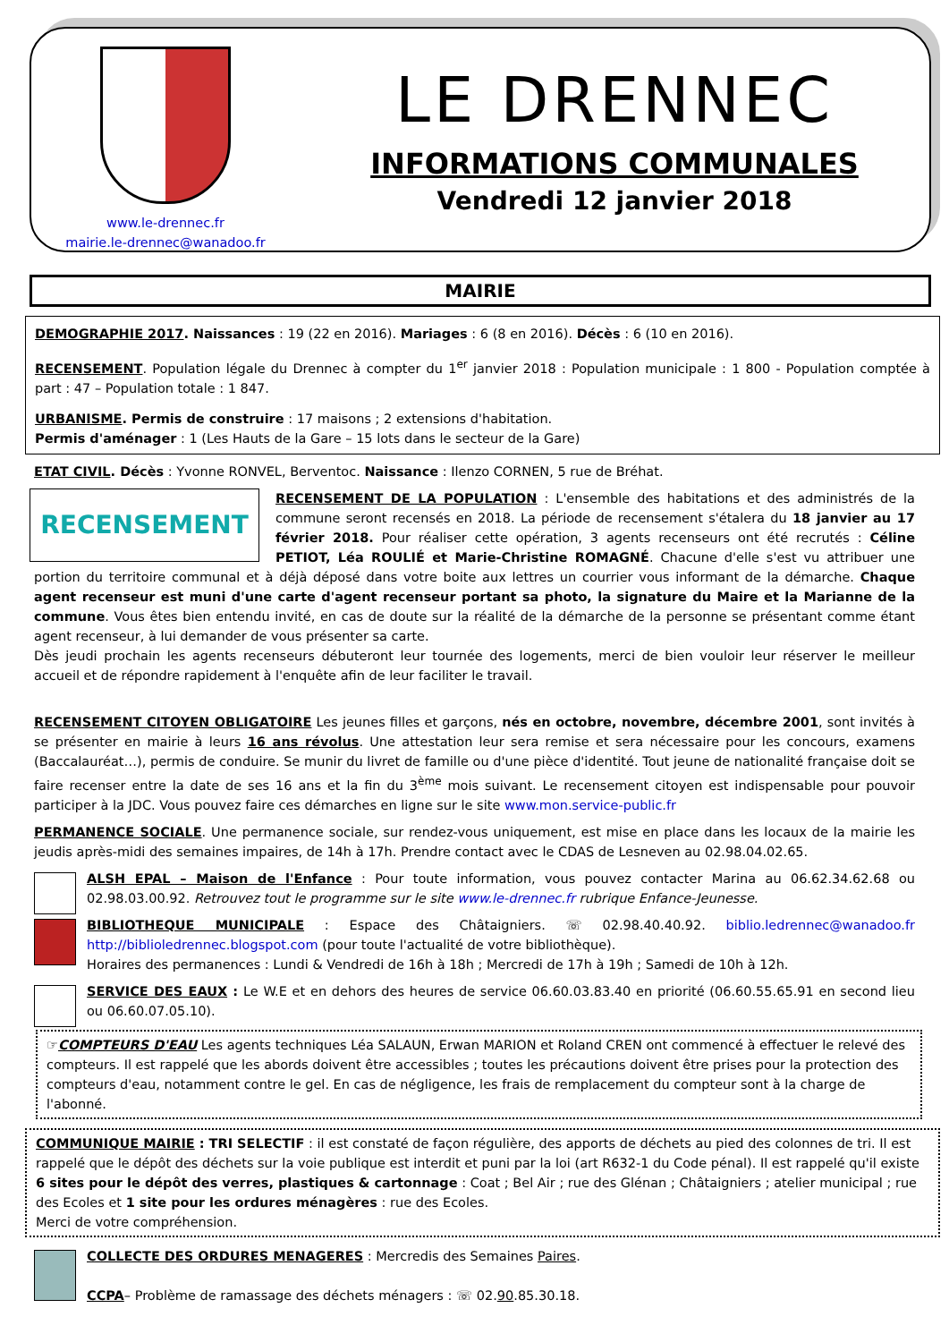www.le-drennec.fr
mairie.le-drennec@wanadoo.fr
LE DRENNEC
INFORMATIONS COMMUNALES
Vendredi 12 janvier 2018
MAIRIE
DEMOGRAPHIE 2017. Naissances : 19 (22 en 2016). Mariages : 6 (8 en 2016). Décès : 6 (10 en 2016).
RECENSEMENT. Population légale du Drennec à compter du 1<sup>er</sup> janvier 2018 : Population municipale : 1 800 - Population comptée à part : 47 – Population totale : 1 847.
URBANISME. Permis de construire : 17 maisons ; 2 extensions d'habitation.
Permis d'aménager : 1 (Les Hauts de la Gare – 15 lots dans le secteur de la Gare)
ETAT CIVIL. Décès : Yvonne RONVEL, Berventoc. Naissance : Ilenzo CORNEN, 5 rue de Bréhat.
RECENSEMENT RECENSEMENT DE LA POPULATION : L'ensemble des habitations et des administrés de la commune seront recensés en 2018. La période de recensement s'étalera du 18 janvier au 17 février 2018. Pour réaliser cette opération, 3 agents recenseurs ont été recrutés : Céline PETIOT, Léa ROULIÉ et Marie-Christine ROMAGNÉ. Chacune d'elle s'est vu attribuer une portion du territoire communal et à déjà déposé dans votre boite aux lettres un courrier vous informant de la démarche. Chaque agent recenseur est muni d'une carte d'agent recenseur portant sa photo, la signature du Maire et la Marianne de la commune. Vous êtes bien entendu invité, en cas de doute sur la réalité de la démarche de la personne se présentant comme étant agent recenseur, à lui demander de vous présenter sa carte.
Dès jeudi prochain les agents recenseurs débuteront leur tournée des logements, merci de bien vouloir leur réserver le meilleur accueil et de répondre rapidement à l'enquête afin de leur faciliter le travail.
RECENSEMENT CITOYEN OBLIGATOIRE Les jeunes filles et garçons, nés en octobre, novembre, décembre 2001, sont invités à se présenter en mairie à leurs 16 ans révolus. Une attestation leur sera remise et sera nécessaire pour les concours, examens (Baccalauréat…), permis de conduire. Se munir du livret de famille ou d'une pièce d'identité. Tout jeune de nationalité française doit se faire recenser entre la date de ses 16 ans et la fin du 3<sup>ème</sup> mois suivant. Le recensement citoyen est indispensable pour pouvoir participer à la JDC. Vous pouvez faire ces démarches en ligne sur le site www.mon.service-public.fr
PERMANENCE SOCIALE. Une permanence sociale, sur rendez-vous uniquement, est mise en place dans les locaux de la mairie les jeudis après-midi des semaines impaires, de 14h à 17h. Prendre contact avec le CDAS de Lesneven au 02.98.04.02.65.
ALSH EPAL – Maison de l'Enfance : Pour toute information, vous pouvez contacter Marina au 06.62.34.62.68 ou 02.98.03.00.92. Retrouvez tout le programme sur le site www.le-drennec.fr rubrique Enfance-Jeunesse.
BIBLIOTHEQUE MUNICIPALE : Espace des Châtaigniers. ☏ 02.98.40.40.92. biblio.ledrennec@wanadoo.fr http://biblioledrennec.blogspot.com (pour toute l'actualité de votre bibliothèque).
Horaires des permanences : Lundi & Vendredi de 16h à 18h ; Mercredi de 17h à 19h ; Samedi de 10h à 12h.
SERVICE DES EAUX : Le W.E et en dehors des heures de service 06.60.03.83.40 en priorité (06.60.55.65.91 en second lieu ou 06.60.07.05.10).
☞COMPTEURS D'EAU Les agents techniques Léa SALAUN, Erwan MARION et Roland CREN ont commencé à effectuer le relevé des compteurs. Il est rappelé que les abords doivent être accessibles ; toutes les précautions doivent être prises pour la protection des compteurs d'eau, notamment contre le gel. En cas de négligence, les frais de remplacement du compteur sont à la charge de l'abonné.
COMMUNIQUE MAIRIE : TRI SELECTIF : il est constaté de façon régulière, des apports de déchets au pied des colonnes de tri. Il est rappelé que le dépôt des déchets sur la voie publique est interdit et puni par la loi (art R632-1 du Code pénal). Il est rappelé qu'il existe 6 sites pour le dépôt des verres, plastiques & cartonnage : Coat ; Bel Air ; rue des Glénan ; Châtaigniers ; atelier municipal ; rue des Ecoles et 1 site pour les ordures ménagères : rue des Ecoles.
Merci de votre compréhension.
COLLECTE DES ORDURES MENAGERES : Mercredis des Semaines Paires.
CCPA– Problème de ramassage des déchets ménagers : ☏ 02.90.85.30.18.